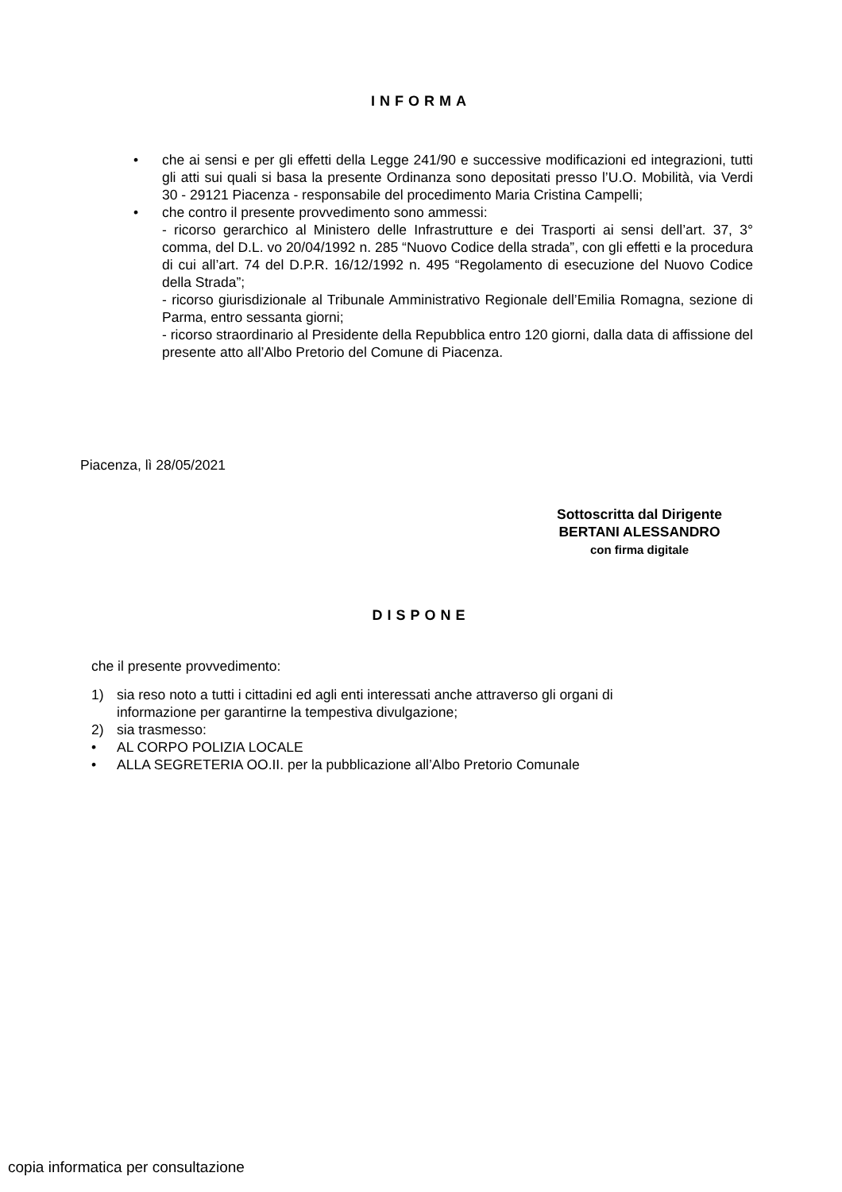INFORMA
• che ai sensi e per gli effetti della Legge 241/90 e successive modificazioni ed integrazioni, tutti gli atti sui quali si basa la presente Ordinanza sono depositati presso l’U.O. Mobilità, via Verdi 30 - 29121 Piacenza - responsabile del procedimento Maria Cristina Campelli;
• che contro il presente provvedimento sono ammessi:
- ricorso gerarchico al Ministero delle Infrastrutture e dei Trasporti ai sensi dell’art. 37, 3° comma, del D.L. vo 20/04/1992 n. 285 “Nuovo Codice della strada”, con gli effetti e la procedura di cui all’art. 74 del D.P.R. 16/12/1992 n. 495 “Regolamento di esecuzione del Nuovo Codice della Strada”;
- ricorso giurisdizionale al Tribunale Amministrativo Regionale dell’Emilia Romagna, sezione di Parma, entro sessanta giorni;
- ricorso straordinario al Presidente della Repubblica entro 120 giorni, dalla data di affissione del presente atto all’Albo Pretorio del Comune di Piacenza.
Piacenza, lì 28/05/2021
Sottoscritta dal Dirigente
BERTANI ALESSANDRO
con firma digitale
DISPONE
che il presente provvedimento:
1) sia reso noto a tutti i cittadini ed agli enti interessati anche attraverso gli organi di
informazione per garantirne la tempestiva divulgazione;
2) sia trasmesso:
• AL CORPO POLIZIA LOCALE
• ALLA SEGRETERIA OO.II. per la pubblicazione all’Albo Pretorio Comunale
copia informatica per consultazione